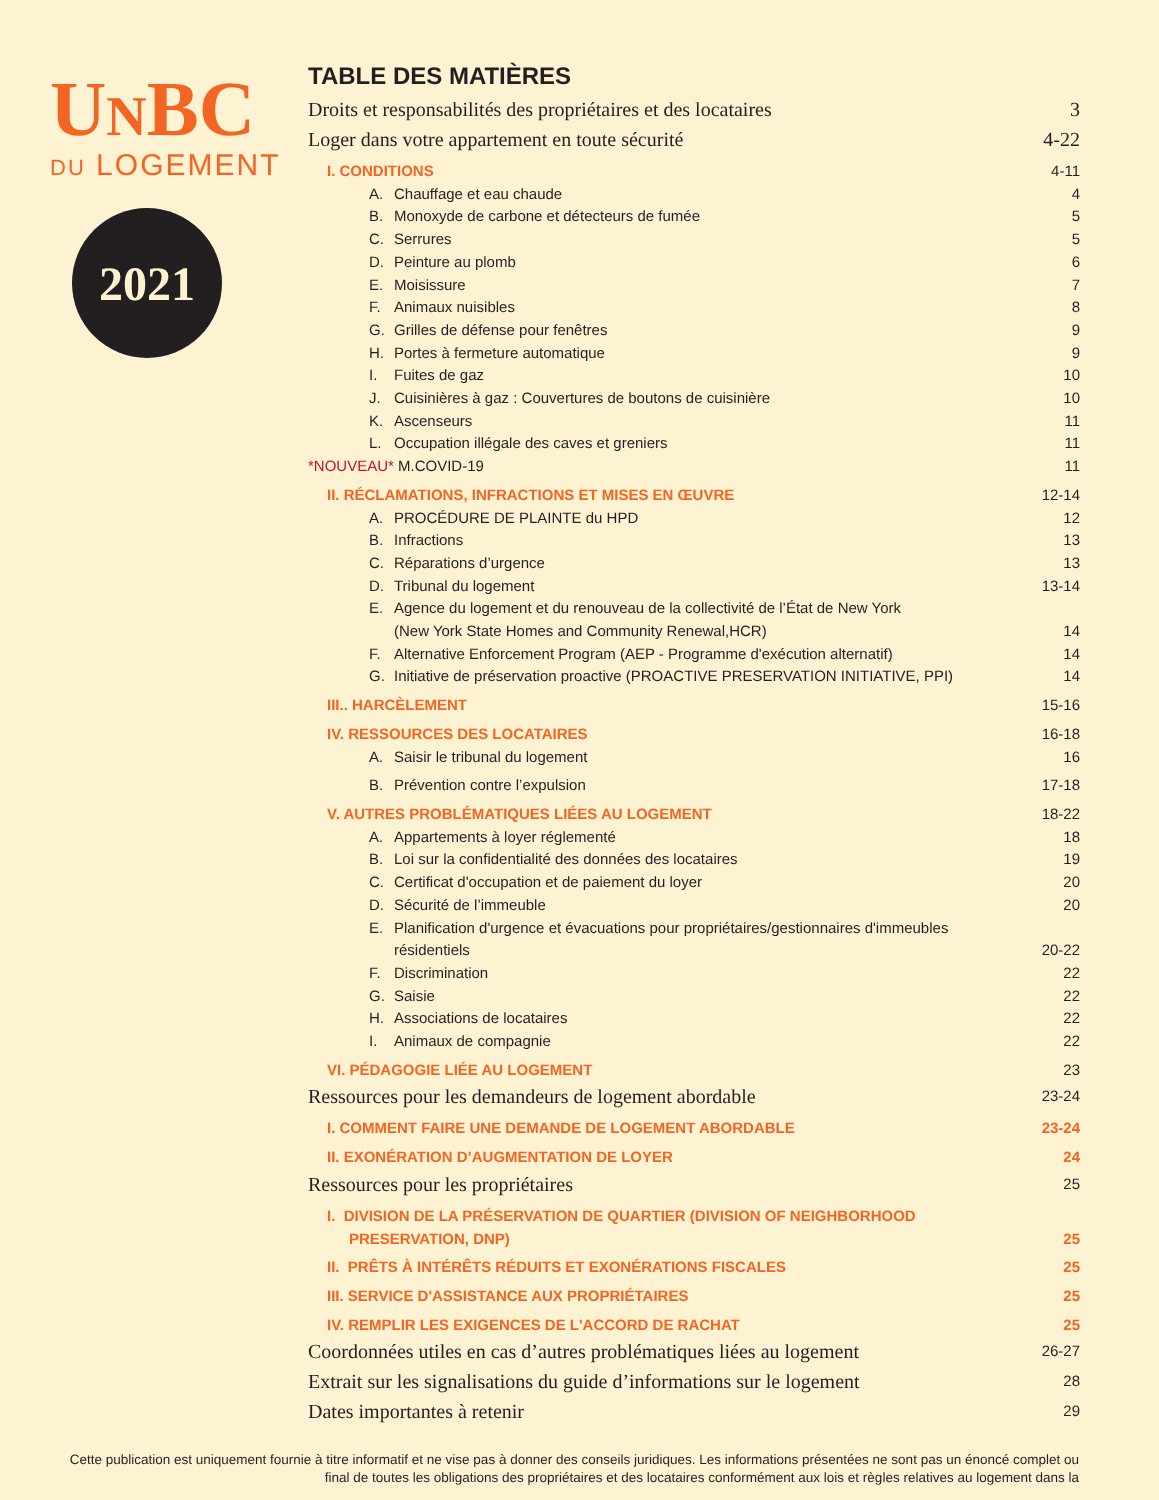UNBC
DU LOGEMENT
2021
TABLE DES MATIÈRES
Droits et responsabilités des propriétaires et des locataires 3
Loger dans votre appartement en toute sécurité 4-22
I. CONDITIONS 4-11
A. Chauffage et eau chaude 4
B. Monoxyde de carbone et détecteurs de fumée 5
C. Serrures 5
D. Peinture au plomb 6
E. Moisissure 7
F. Animaux nuisibles 8
G. Grilles de défense pour fenêtres 9
H. Portes à fermeture automatique 9
I. Fuites de gaz 10
J. Cuisinières à gaz : Couvertures de boutons de cuisinière 10
K. Ascenseurs 11
L. Occupation illégale des caves et greniers 11
*NOUVEAU* M.COVID-19 11
II. RÉCLAMATIONS, INFRACTIONS ET MISES EN ŒUVRE 12-14
A. PROCÉDURE DE PLAINTE du HPD 12
B. Infractions 13
C. Réparations d’urgence 13
D. Tribunal du logement 13-14
E. Agence du logement et du renouveau de la collectivité de l’État de New York
(New York State Homes and Community Renewal,HCR) 14
F. Alternative Enforcement Program (AEP - Programme d'exécution alternatif) 14
G. Initiative de préservation proactive (PROACTIVE PRESERVATION INITIATIVE, PPI) 14
III.. HARCÈLEMENT 15-16
IV. RESSOURCES DES LOCATAIRES 16-18
A. Saisir le tribunal du logement 16
B. Prévention contre l’expulsion 17-18
V. AUTRES PROBLÉMATIQUES LIÉES AU LOGEMENT 18-22
A. Appartements à loyer réglementé 18
B. Loi sur la confidentialité des données des locataires 19
C. Certificat d'occupation et de paiement du loyer 20
D. Sécurité de l’immeuble 20
E. Planification d'urgence et évacuations pour propriétaires/gestionnaires d'immeubles
résidentiels 20-22
F. Discrimination 22
G. Saisie 22
H. Associations de locataires 22
I. Animaux de compagnie 22
VI. PÉDAGOGIE LIÉE AU LOGEMENT 23
Ressources pour les demandeurs de logement abordable 23-24
I. COMMENT FAIRE UNE DEMANDE DE LOGEMENT ABORDABLE 23-24
II. EXONÉRATION D’AUGMENTATION DE LOYER 24
Ressources pour les propriétaires 25
I. DIVISION DE LA PRÉSERVATION DE QUARTIER (DIVISION OF NEIGHBORHOOD
PRESERVATION, DNP) 25
II. PRÊTS À INTÉRÊTS RÉDUITS ET EXONÉRATIONS FISCALES 25
III. SERVICE D'ASSISTANCE AUX PROPRIÉTAIRES 25
IV. REMPLIR LES EXIGENCES DE L'ACCORD DE RACHAT 25
Coordonnées utiles en cas d’autres problématiques liées au logement 26-27
Extrait sur les signalisations du guide d’informations sur le logement 28
Dates importantes à retenir 29
Cette publication est uniquement fournie à titre informatif et ne vise pas à donner des conseils juridiques. Les informations présentées ne sont pas un énoncé complet ou final de toutes les obligations des propriétaires et des locataires conformément aux lois et règles relatives au logement dans la